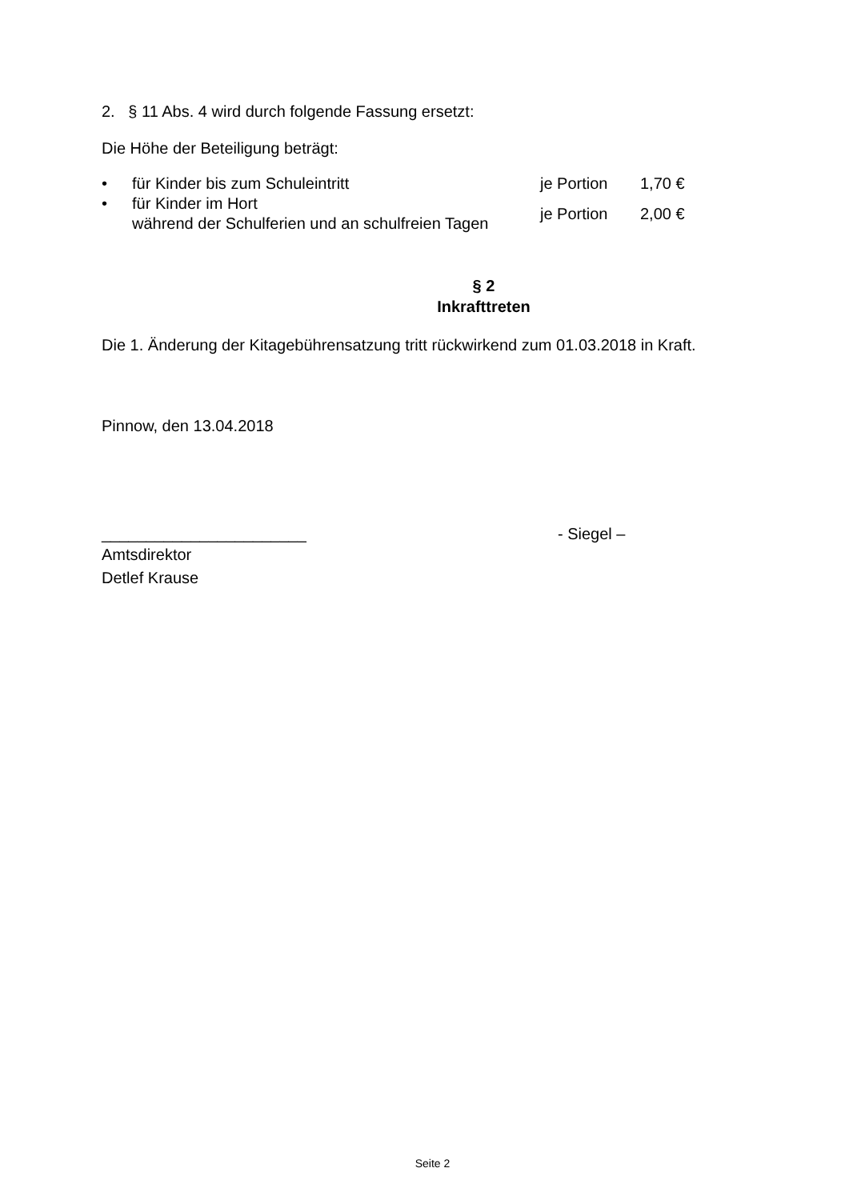2. § 11 Abs. 4 wird durch folgende Fassung ersetzt:
Die Höhe der Beteiligung beträgt:
| • | für Kinder bis zum Schuleintritt | je Portion | 1,70 € |
| • | für Kinder im Hort während der Schulferien und an schulfreien Tagen | je Portion | 2,00 € |
§ 2
Inkrafttreten
Die 1. Änderung der Kitagebührensatzung tritt rückwirkend zum 01.03.2018 in Kraft.
Pinnow, den 13.04.2018
_______________________ - Siegel –
Amtsdirektor
Detlef Krause
Seite 2